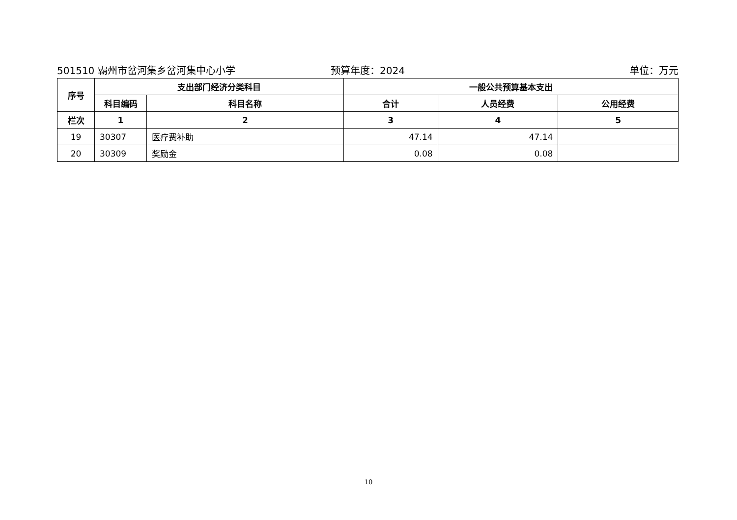501510 霸州市岔河集乡岔河集中心小学
预算年度：2024 单位：万元
| 序号 | 支出部门经济分类科目 | | 一般公共预算基本支出 | | |
| --- | --- | --- | --- | --- | --- |
| | 科目编码 | 科目名称 | 合计 | 人员经费 | 公用经费 |
| 栏次 | 1 | 2 | 3 | 4 | 5 |
| 19 | 30307 | 医疗费补助 | 47.14 | 47.14 | |
| 20 | 30309 | 奖励金 | 0.08 | 0.08 | |
10